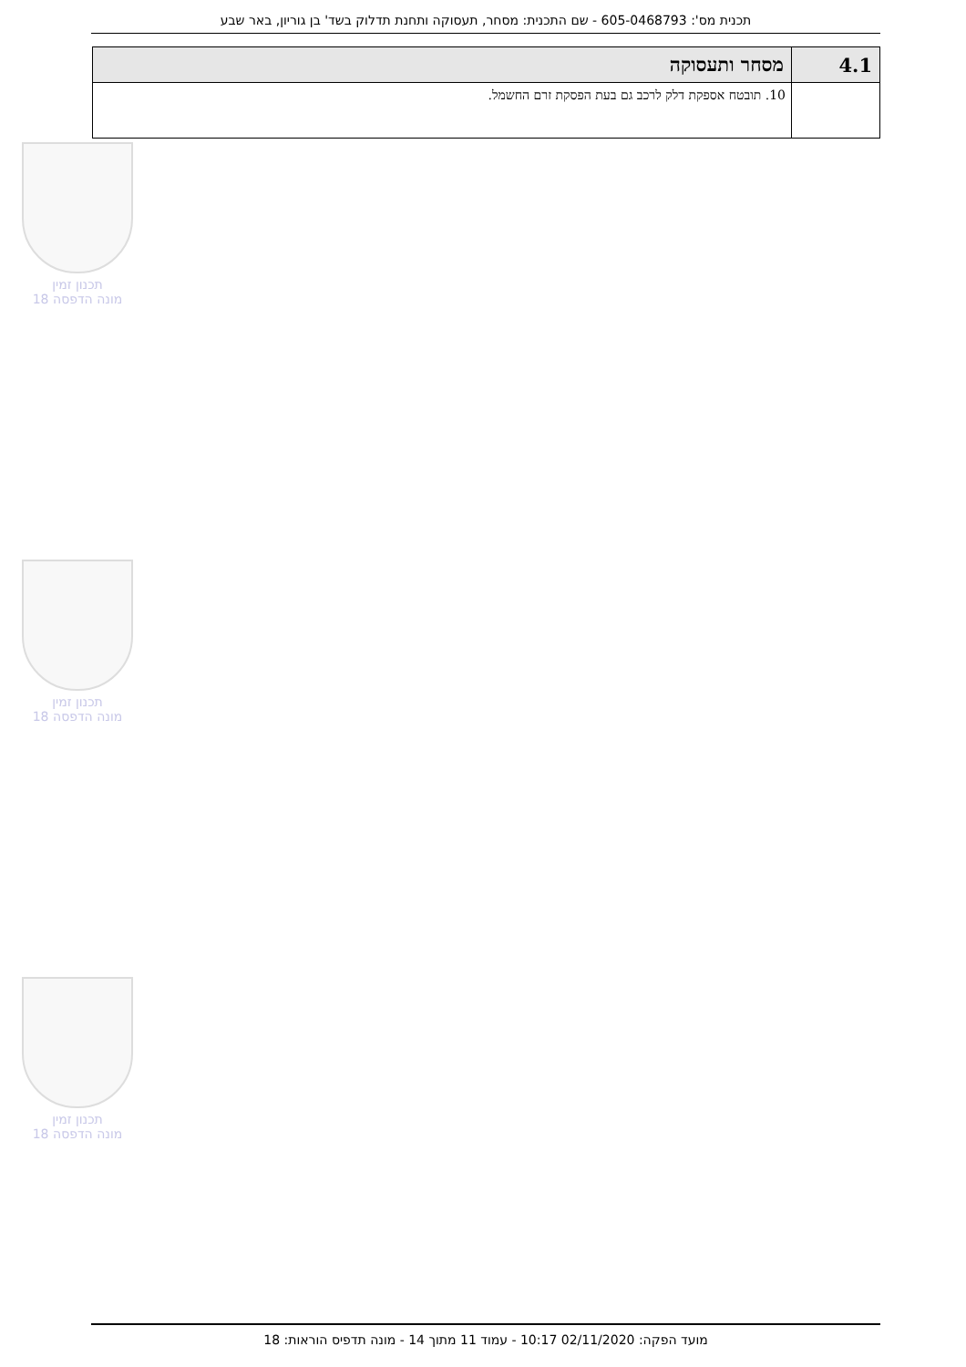תכנית מס': 605-0468793 - שם התכנית: מסחר, תעסוקה ותחנת תדלוק בשד' בן גוריון, באר שבע
| 4.1 | מסחר ותעסוקה |
| --- | --- |
| | 10. תובטח אספקת דלק לרכב גם בעת הפסקת זרם החשמל. |
תכנון זמין
מונה הדפסה 18
תכנון זמין
מונה הדפסה 18
תכנון זמין
מונה הדפסה 18
מועד הפקה: 02/11/2020 10:17 - עמוד 11 מתוך 14 - מונה תדפיס הוראות: 18